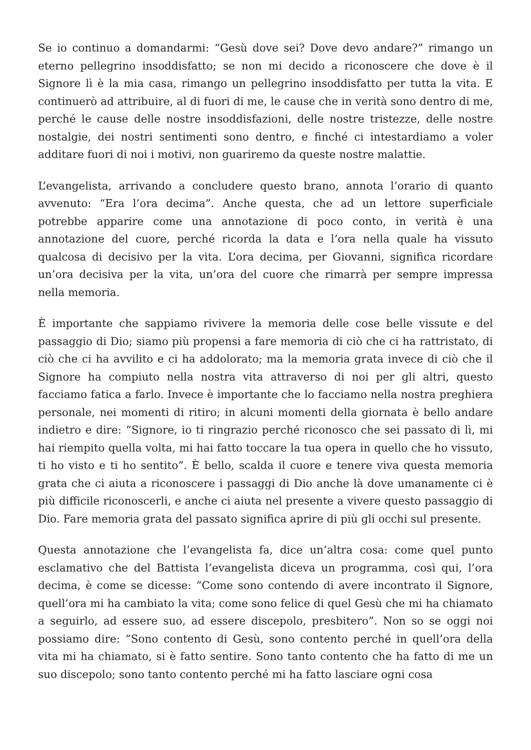Se io continuo a domandarmi: “Gesù dove sei? Dove devo andare?” rimango un eterno pellegrino insoddisfatto; se non mi decido a riconoscere che dove è il Signore lì è la mia casa, rimango un pellegrino insoddisfatto per tutta la vita. E continuerò ad attribuire, al di fuori di me, le cause che in verità sono dentro di me, perché le cause delle nostre insoddisfazioni, delle nostre tristezze, delle nostre nostalgie, dei nostri sentimenti sono dentro, e finché ci intestardiamo a voler additare fuori di noi i motivi, non guariremo da queste nostre malattie.
L’evangelista, arrivando a concludere questo brano, annota l’orario di quanto avvenuto: “Era l’ora decima”. Anche questa, che ad un lettore superficiale potrebbe apparire come una annotazione di poco conto, in verità è una annotazione del cuore, perché ricorda la data e l’ora nella quale ha vissuto qualcosa di decisivo per la vita. L’ora decima, per Giovanni, significa ricordare un’ora decisiva per la vita, un’ora del cuore che rimarrà per sempre impressa nella memoria.
È importante che sappiamo rivivere la memoria delle cose belle vissute e del passaggio di Dio; siamo più propensi a fare memoria di ciò che ci ha rattristato, di ciò che ci ha avvilito e ci ha addolorato; ma la memoria grata invece di ciò che il Signore ha compiuto nella nostra vita attraverso di noi per gli altri, questo facciamo fatica a farlo. Invece è importante che lo facciamo nella nostra preghiera personale, nei momenti di ritiro; in alcuni momenti della giornata è bello andare indietro e dire: “Signore, io ti ringrazio perché riconosco che sei passato di lì, mi hai riempito quella volta, mi hai fatto toccare la tua opera in quello che ho vissuto, ti ho visto e ti ho sentito”. È bello, scalda il cuore e tenere viva questa memoria grata che ci aiuta a riconoscere i passaggi di Dio anche là dove umanamente ci è più difficile riconoscerli, e anche ci aiuta nel presente a vivere questo passaggio di Dio. Fare memoria grata del passato significa aprire di più gli occhi sul presente.
Questa annotazione che l’evangelista fa, dice un’altra cosa: come quel punto esclamativo che del Battista l’evangelista diceva un programma, così qui, l’ora decima, è come se dicesse: “Come sono contendo di avere incontrato il Signore, quell’ora mi ha cambiato la vita; come sono felice di quel Gesù che mi ha chiamato a seguirlo, ad essere suo, ad essere discepolo, presbitero”. Non so se oggi noi possiamo dire: “Sono contento di Gesù, sono contento perché in quell’ora della vita mi ha chiamato, si è fatto sentire. Sono tanto contento che ha fatto di me un suo discepolo; sono tanto contento perché mi ha fatto lasciare ogni cosa